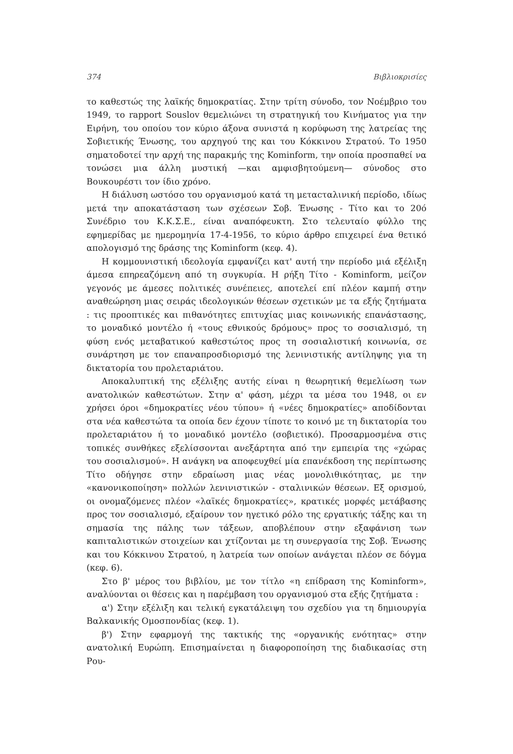374 Βιβλιοκρισίες
το καθεστώς της λαϊκής δημοκρατίας. Στην τρίτη σύνοδο, τον Νοέμβριο του 1949, το rapport Souslov θεμελιώνει τη στρατηγική του Κινήματος για την Ειρήνη, του οποίου τον κύριο άξονα συνιστά η κορύφωση της λατρείας της Σοβιετικής Ένωσης, του αρχηγού της και του Κόκκινου Στρατού. Το 1950 σηματοδοτεί την αρχή της παρακμής της Kominform, την οποία προσπαθεί να τονώσει μια άλλη μυστική —και αμφισβητούμενη— σύνοδος στο Βουκουρέστι τον ίδιο χρόνο.
Η διάλυση ωστόσο του οργανισμού κατά τη μεταcταλινική περίοδο, ιδίως μετά την αποκατάσταση των σχέσεων Σοβ. Ένωσης - Τίτο και το 20ό Συνέδριο του Κ.Κ.Σ.Ε., είναι αναπόφευκτη. Στο τελευταίο φύλλο της εφημερίδας με ημερομηνία 17-4-1956, το κύριο άρθρο επιχειρεί ένα θετικό απολογισμό της δράσης της Kominform (κεφ. 4).
Η κομμουνιστική ιδεολογία εμφανίζει κατ' αυτή την περίοδο μιά εξέλιξη άμεσα επηρεαζόμενη από τη συγκυρία. Η ρήξη Τίτο - Kominform, μείζον γεγονός με άμεσες πολιτικές συνέπειες, αποτελεί επί πλέον καμπή στην αναθεώρηση μιας σειράς ιδεολογικών θέσεων σχετικών με τα εξής ζητήματα : τις προοπτικές και πιθανότητες επιτυχίας μιας κοινωνικής επανάστασης, το μοναδικό μοντέλο ή «τους εθνικούς δρόμους» προς το σοσιαλισμό, τη φύση ενός μεταβατικού καθεστώτος προς τη σοσιαλιστική κοινωνία, σε συνάρτηση με τον επαναπροσδιορισμό της λενινιστικής αντίληψης για τη δικτατορία του προλεταριάτου.
Αποκαλυπτική της εξέλιξης αυτής είναι η θεωρητική θεμελίωση των ανατολικών καθεστώτων. Στην α' φάση, μέχρι τα μέσα του 1948, οι εν χρήσει όροι «δημοκρατίες νέου τύπου» ή «νέες δημοκρατίες» αποδίδονται στα νέα καθεστώτα τα οποία δεν έχουν τίποτε το κοινό με τη δικτατορία του προλεταριάτου ή το μοναδικό μοντέλο (σοβιετικό). Προσαρμοσμένα στις τοπικές συνθήκες εξελίσσονται ανεξάρτητα από την εμπειρία της «χώρας του σοσιαλισμού». Η ανάγκη να αποφευχθεί μία επανέκδοση της περίπτωσης Τίτο οδήγησε στην εδραίωση μιας νέας μονολιθικότητας, με την «κανονικοποίηση» πολλών λενινιστικών - σταλινικών θέσεων. Εξ ορισμού, οι ονομαζόμενες πλέον «λαϊκές δημοκρατίες», κρατικές μορφές μετάβασης προς τον σοσιαλισμό, εξαίρουν τον ηγετικό ρόλο της εργατικής τάξης και τη σημασία της πάλης των τάξεων, αποβλέπουν στην εξαφάνιση των καπιταλιστικών στοιχείων και χτίζονται με τη συνεργασία της Σοβ. Ένωσης και του Κόκκινου Στρατού, η λατρεία των οποίων ανάγεται πλέον σε δόγμα (κεφ. 6).
Στο β' μέρος του βιβλίου, με τον τίτλο «η επίδραση της Kominform», αναλύονται οι θέσεις και η παρέμβαση του οργανισμού στα εξής ζητήματα :
α') Στην εξέλιξη και τελική εγκατάλειψη του σχεδίου για τη δημιουργία Βαλκανικής Ομοσπονδίας (κεφ. 1).
β') Στην εφαρμογή της τακτικής της «οργανικής ενότητας» στην ανατολική Ευρώπη. Επισημαίνεται η διαφοροποίηση της διαδικασίας στη Ρου-